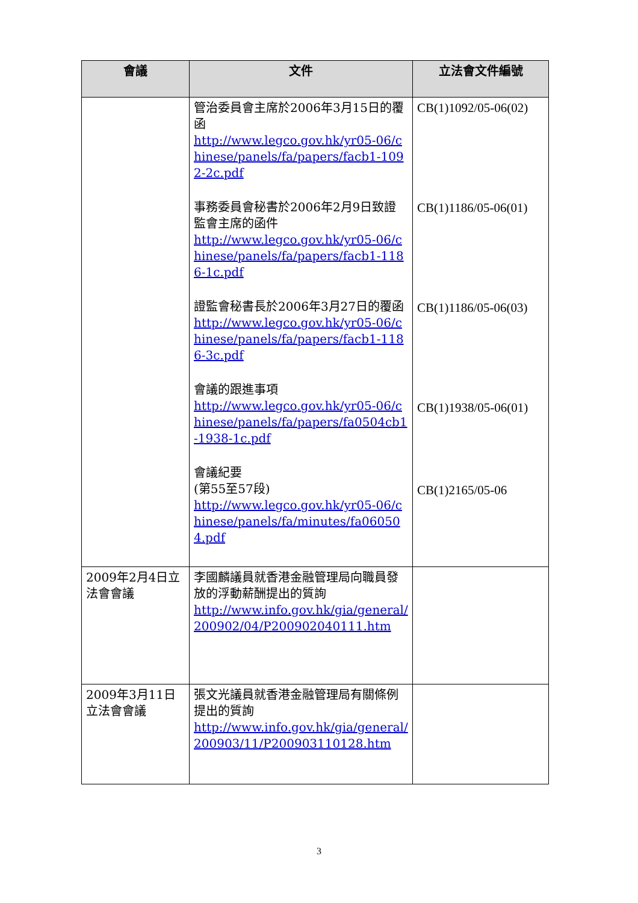| 會議 | 文件 | 立法會文件編號 |
| --- | --- | --- |
| | 管治委員會主席於2006年3月15日的覆函 http://www.legco.gov.hk/yr05-06/chinese/panels/fa/papers/facb1-1092-2c.pdf 事務委員會秘書於2006年2月9日致證監會主席的函件 http://www.legco.gov.hk/yr05-06/chinese/panels/fa/papers/facb1-1186-1c.pdf 證監會秘書長於2006年3月27日的覆函 http://www.legco.gov.hk/yr05-06/chinese/panels/fa/papers/facb1-1186-3c.pdf 會議的跟進事項 http://www.legco.gov.hk/yr05-06/chinese/panels/fa/papers/fa0504cb1-1938-1c.pdf 會議紀要 (第55至57段) http://www.legco.gov.hk/yr05-06/chinese/panels/fa/minutes/fa060504.pdf | CB(1)1092/05-06(02) CB(1)1186/05-06(01) CB(1)1186/05-06(03) CB(1)1938/05-06(01) CB(1)2165/05-06 |
| 2009年2月4日立法會會議 | 李國麟議員就香港金融管理局向職員發放的浮動薪酬提出的質詢 http://www.info.gov.hk/gia/general/200902/04/P200902040111.htm | |
| 2009年3月11日立法會會議 | 張文光議員就香港金融管理局有關條例提出的質詢 http://www.info.gov.hk/gia/general/200903/11/P200903110128.htm | |
3